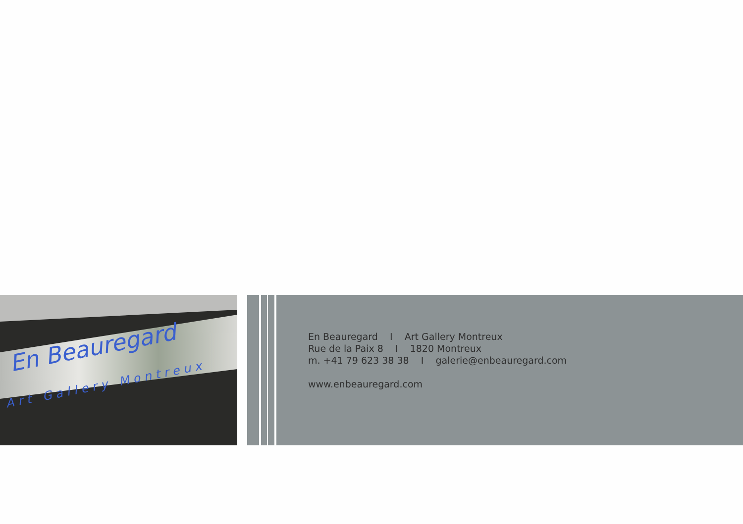En Beauregard
Art Gallery Montreux
En Beauregard I Art Gallery Montreux
Rue de la Paix 8 I 1820 Montreux
m. +41 79 623 38 38 I galerie@enbeauregard.com
www.enbeauregard.com